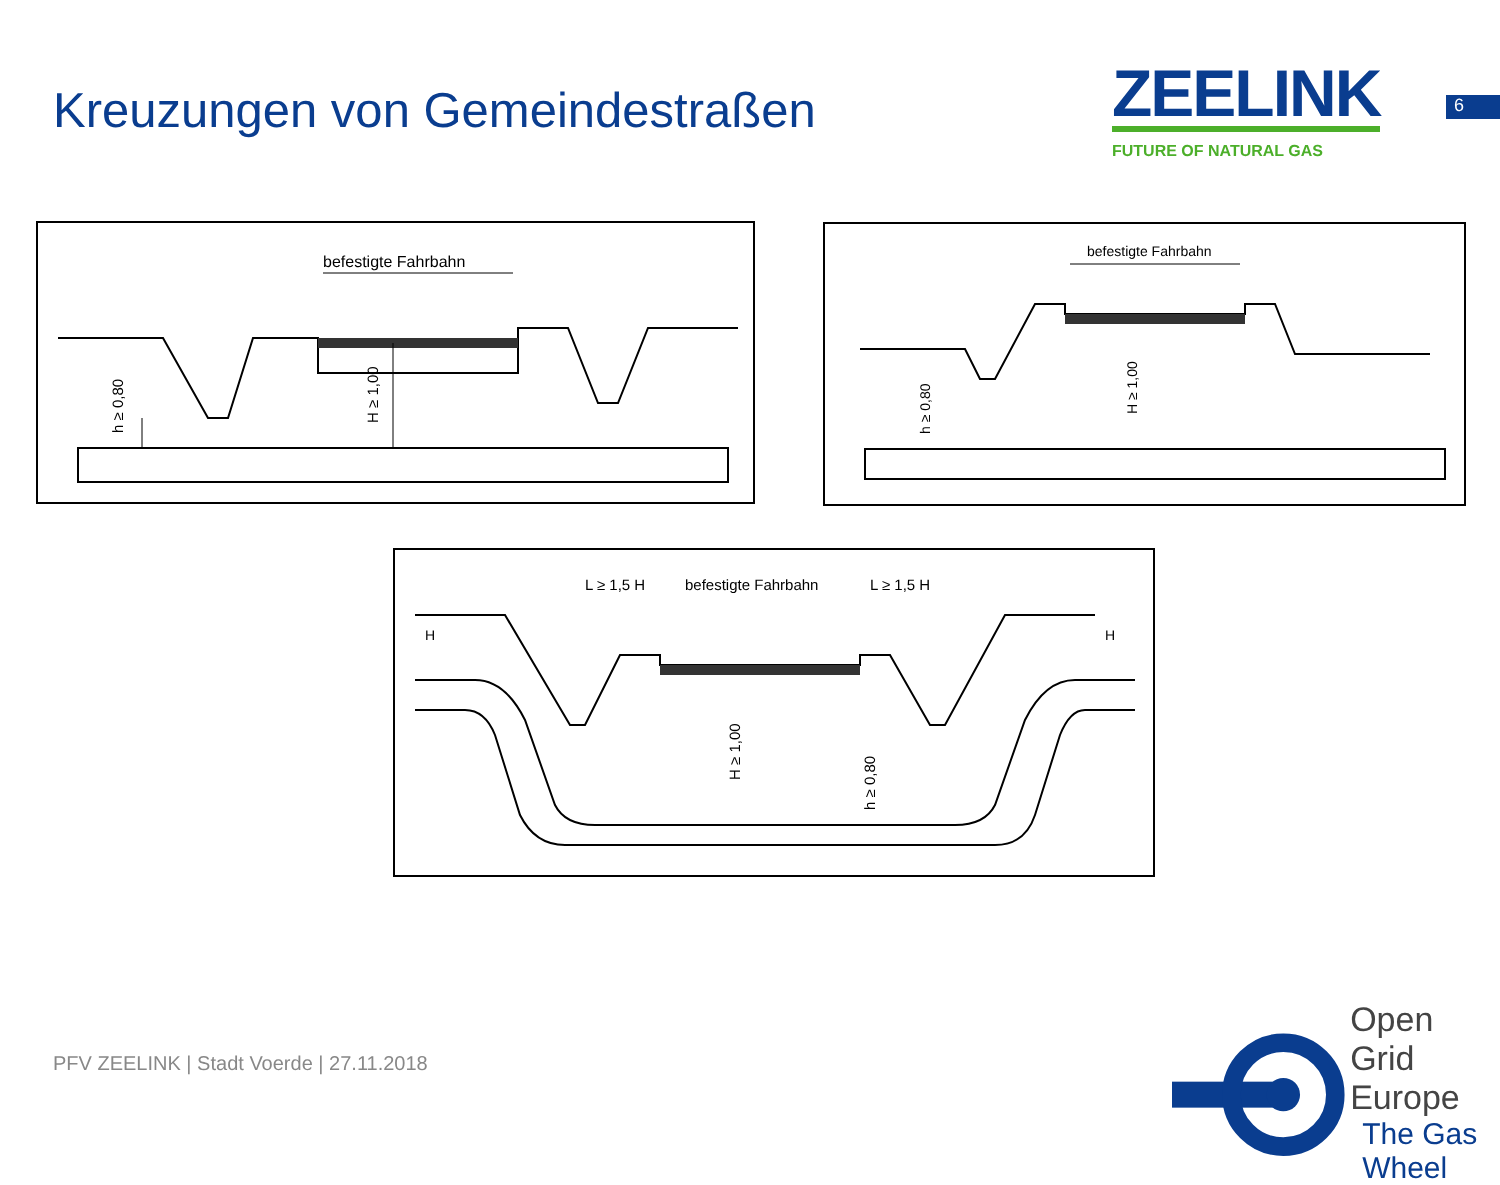Kreuzungen von Gemeindestraßen
ZEELINK
FUTURE OF NATURAL GAS
6
befestigte Fahrbahn
h ≥ 0,80
H ≥ 1,00
befestigte Fahrbahn
h ≥ 0,80
H ≥ 1,00
L ≥ 1,5 H
befestigte Fahrbahn
L ≥ 1,5 H
H
H
H ≥ 1,00
h ≥ 0,80
PFV ZEELINK | Stadt Voerde | 27.11.2018
Open Grid Europe
The Gas Wheel